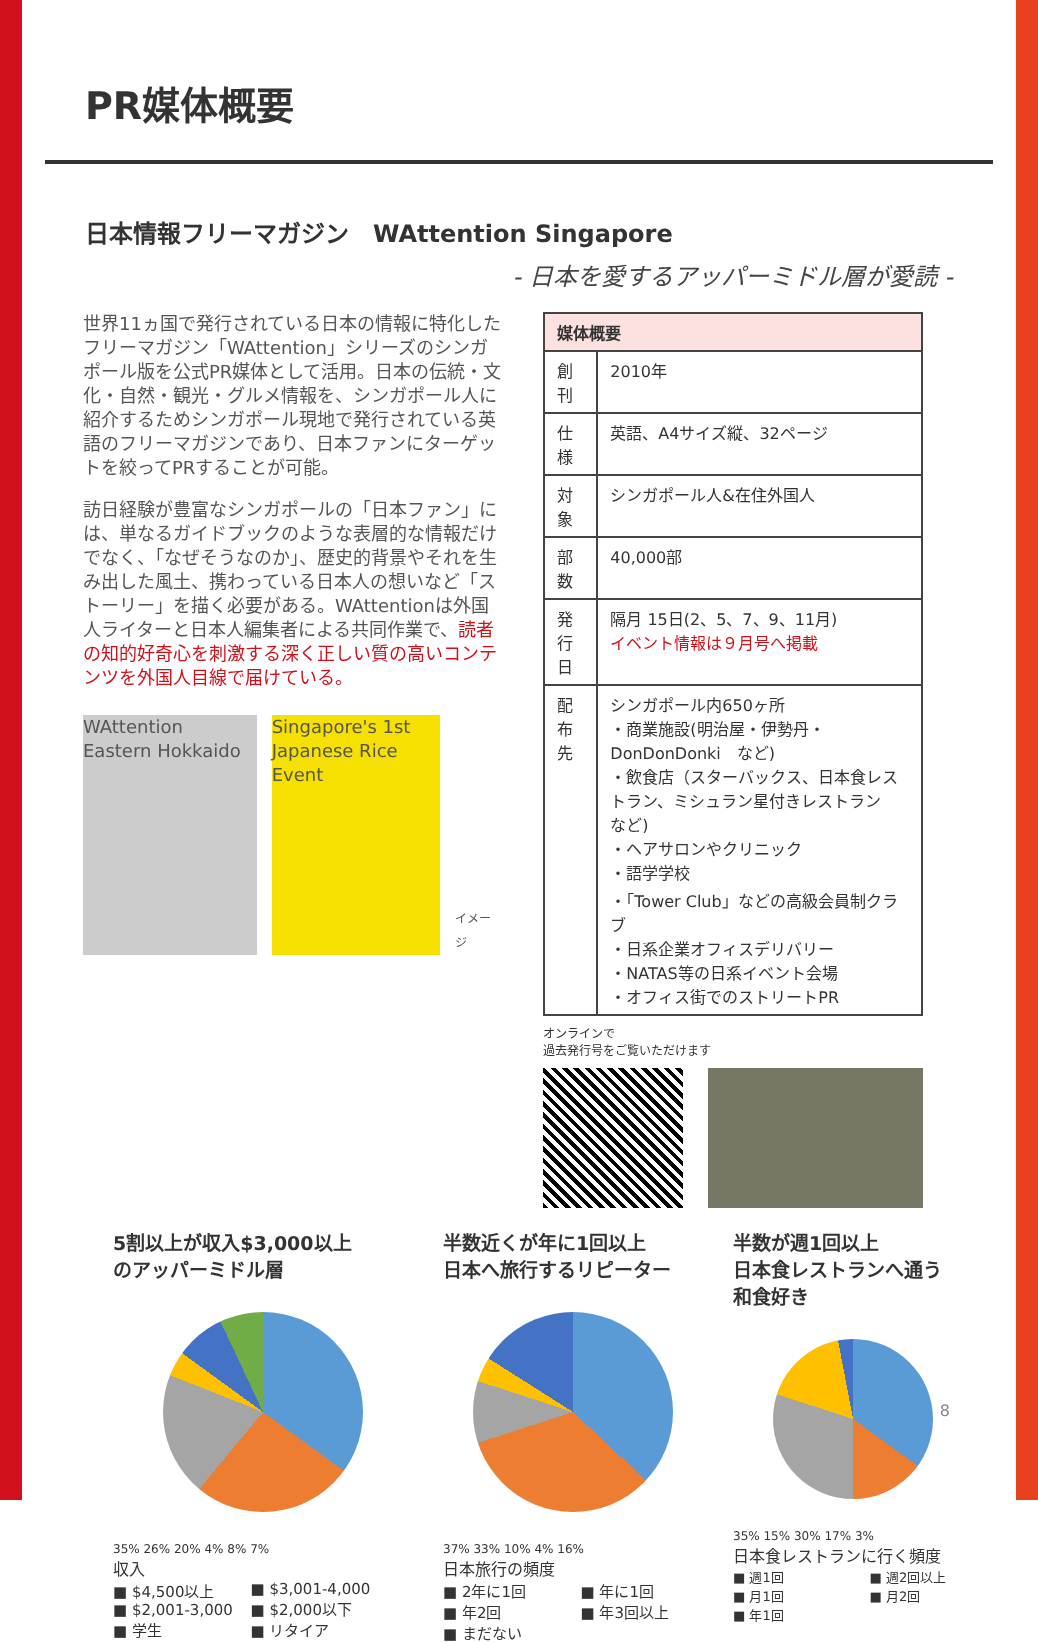PR媒体概要
日本情報フリーマガジン　WAttention Singapore
- 日本を愛するアッパーミドル層が愛読 -
世界11ヵ国で発行されている日本の情報に特化したフリーマガジン「WAttention」シリーズのシンガポール版を公式PR媒体として活用。日本の伝統・文化・自然・観光・グルメ情報を、シンガポール人に紹介するためシンガポール現地で発行されている英語のフリーマガジンであり、日本ファンにターゲットを絞ってPRすることが可能。
訪日経験が豊富なシンガポールの「日本ファン」には、単なるガイドブックのような表層的な情報だけでなく、「なぜそうなのか」、歴史的背景やそれを生み出した風土、携わっている日本人の想いなど「ストーリー」を描く必要がある。WAttentionは外国人ライターと日本人編集者による共同作業で、読者の知的好奇心を刺激する深く正しい質の高いコンテンツを外国人目線で届けている。
WAttention Eastern Hokkaido
Singapore's 1st Japanese Rice Event
イメージ
| 媒体概要 | |
| --- | --- |
| 創刊 | 2010年 |
| 仕様 | 英語、A4サイズ縦、32ページ |
| 対象 | シンガポール人&在住外国人 |
| 部数 | 40,000部 |
| 発行日 | 隔月 15日(2、5、7、9、11月) イベント情報は９月号へ掲載 |
| 配布先 | シンガポール内650ヶ所 ・商業施設(明治屋・伊勢丹・DonDonDonki など) ・飲食店（スターバックス、日本食レストラン、ミシュラン星付きレストラン など) ・ヘアサロンやクリニック ・語学学校 ・「Tower Club」などの高級会員制クラブ ・日系企業オフィスデリバリー ・NATAS等の日系イベント会場 ・オフィス街でのストリートPR |
オンラインで
過去発行号をご覧いただけます
5割以上が収入$3,000以上
のアッパーミドル層
35% 26% 20% 4% 8% 7%
収入
■ $4,500以上
■ $2,001-3,000
■ 学生
■ $3,001-4,000
■ $2,000以下
■ リタイア
半数近くが年に1回以上
日本へ旅行するリピーター
37% 33% 10% 4% 16%
日本旅行の頻度
■ 2年に1回
■ 年2回
■ まだない
■ 年に1回
■ 年3回以上
半数が週1回以上
日本食レストランへ通う
和食好き
35% 15% 30% 17% 3%
日本食レストランに行く頻度
■ 週1回
■ 月1回
■ 年1回
■ 週2回以上
■ 月2回
8